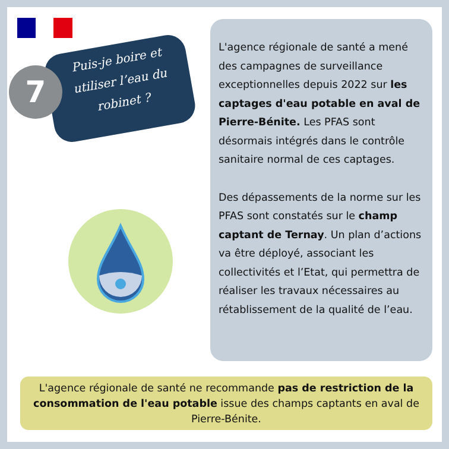7
Puis-je boire et utiliser l’eau du robinet ?
L'agence régionale de santé a mené des campagnes de surveillance exceptionnelles depuis 2022 sur les captages d'eau potable en aval de Pierre-Bénite. Les PFAS sont désormais intégrés dans le contrôle sanitaire normal de ces captages.
Des dépassements de la norme sur les PFAS sont constatés sur le champ captant de Ternay. Un plan d’actions va être déployé, associant les collectivités et l’Etat, qui permettra de réaliser les travaux nécessaires au rétablissement de la qualité de l’eau.
L'agence régionale de santé ne recommande pas de restriction de la consommation de l'eau potable issue des champs captants en aval de Pierre-Bénite.